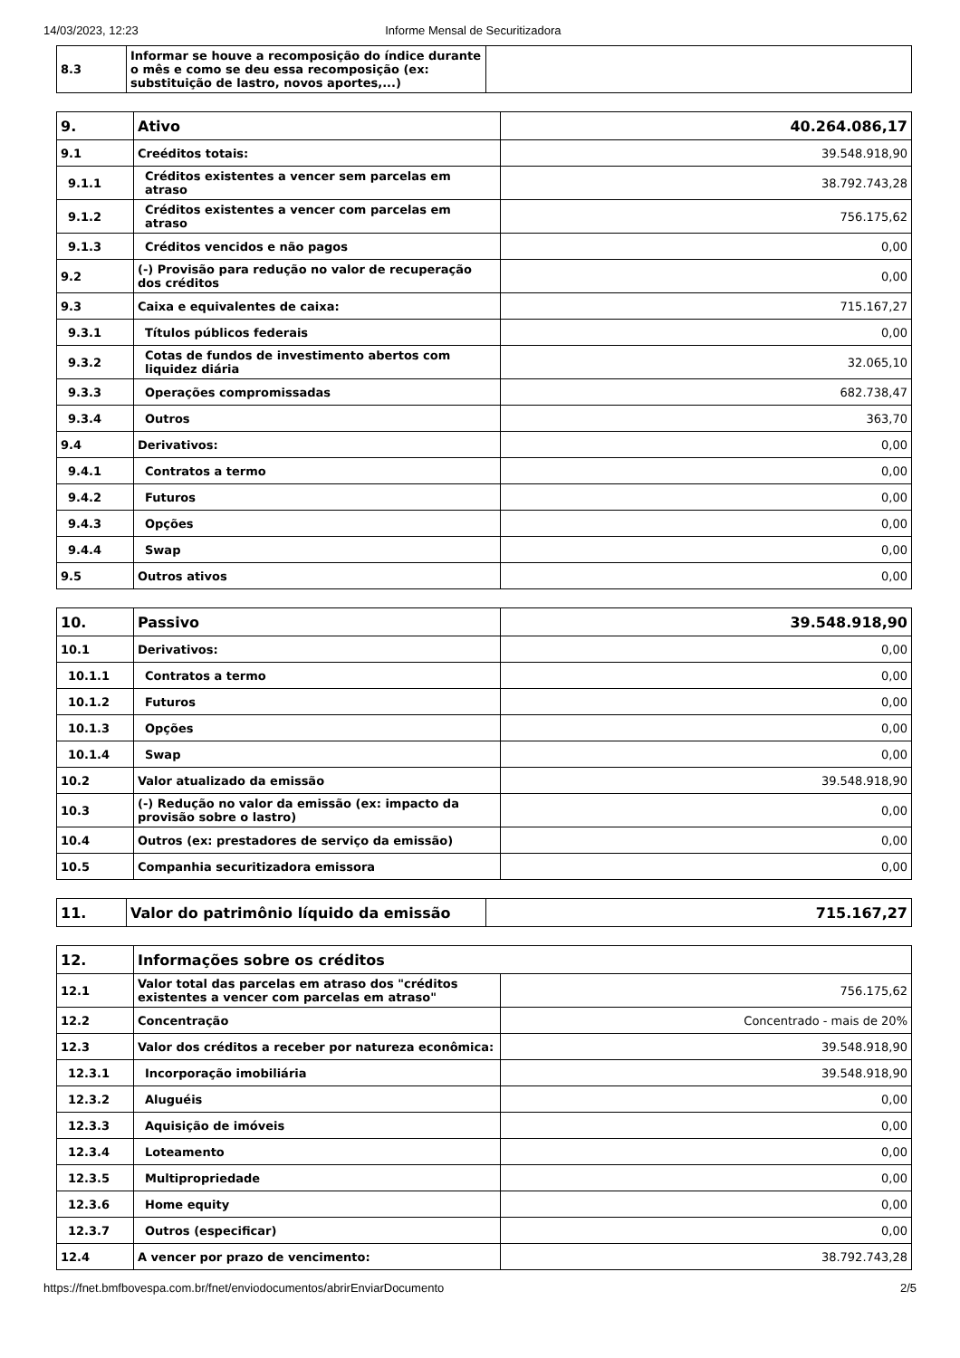14/03/2023, 12:23 Informe Mensal de Securitizadora
| 8.3 | Informar se houve a recomposição do índice durante o mês e como se deu essa recomposição (ex: substituição de lastro, novos aportes,...) | |
| 9. | Ativo | 40.264.086,17 |
| 9.1 | Creéditos totais: | 39.548.918,90 |
| 9.1.1 | Créditos existentes a vencer sem parcelas em atraso | 38.792.743,28 |
| 9.1.2 | Créditos existentes a vencer com parcelas em atraso | 756.175,62 |
| 9.1.3 | Créditos vencidos e não pagos | 0,00 |
| 9.2 | (-) Provisão para redução no valor de recuperação dos créditos | 0,00 |
| 9.3 | Caixa e equivalentes de caixa: | 715.167,27 |
| 9.3.1 | Títulos públicos federais | 0,00 |
| 9.3.2 | Cotas de fundos de investimento abertos com liquidez diária | 32.065,10 |
| 9.3.3 | Operações compromissadas | 682.738,47 |
| 9.3.4 | Outros | 363,70 |
| 9.4 | Derivativos: | 0,00 |
| 9.4.1 | Contratos a termo | 0,00 |
| 9.4.2 | Futuros | 0,00 |
| 9.4.3 | Opções | 0,00 |
| 9.4.4 | Swap | 0,00 |
| 9.5 | Outros ativos | 0,00 |
| 10. | Passivo | 39.548.918,90 |
| 10.1 | Derivativos: | 0,00 |
| 10.1.1 | Contratos a termo | 0,00 |
| 10.1.2 | Futuros | 0,00 |
| 10.1.3 | Opções | 0,00 |
| 10.1.4 | Swap | 0,00 |
| 10.2 | Valor atualizado da emissão | 39.548.918,90 |
| 10.3 | (-) Redução no valor da emissão (ex: impacto da provisão sobre o lastro) | 0,00 |
| 10.4 | Outros (ex: prestadores de serviço da emissão) | 0,00 |
| 10.5 | Companhia securitizadora emissora | 0,00 |
| 11. | Valor do patrimônio líquido da emissão | 715.167,27 |
| 12. | Informações sobre os créditos | |
| 12.1 | Valor total das parcelas em atraso dos "créditos existentes a vencer com parcelas em atraso" | 756.175,62 |
| 12.2 | Concentração | Concentrado - mais de 20% |
| 12.3 | Valor dos créditos a receber por natureza econômica: | 39.548.918,90 |
| 12.3.1 | Incorporação imobiliária | 39.548.918,90 |
| 12.3.2 | Aluguéis | 0,00 |
| 12.3.3 | Aquisição de imóveis | 0,00 |
| 12.3.4 | Loteamento | 0,00 |
| 12.3.5 | Multipropriedade | 0,00 |
| 12.3.6 | Home equity | 0,00 |
| 12.3.7 | Outros (especificar) | 0,00 |
| 12.4 | A vencer por prazo de vencimento: | 38.792.743,28 |
https://fnet.bmfbovespa.com.br/fnet/enviodocumentos/abrirEnviarDocumento 2/5